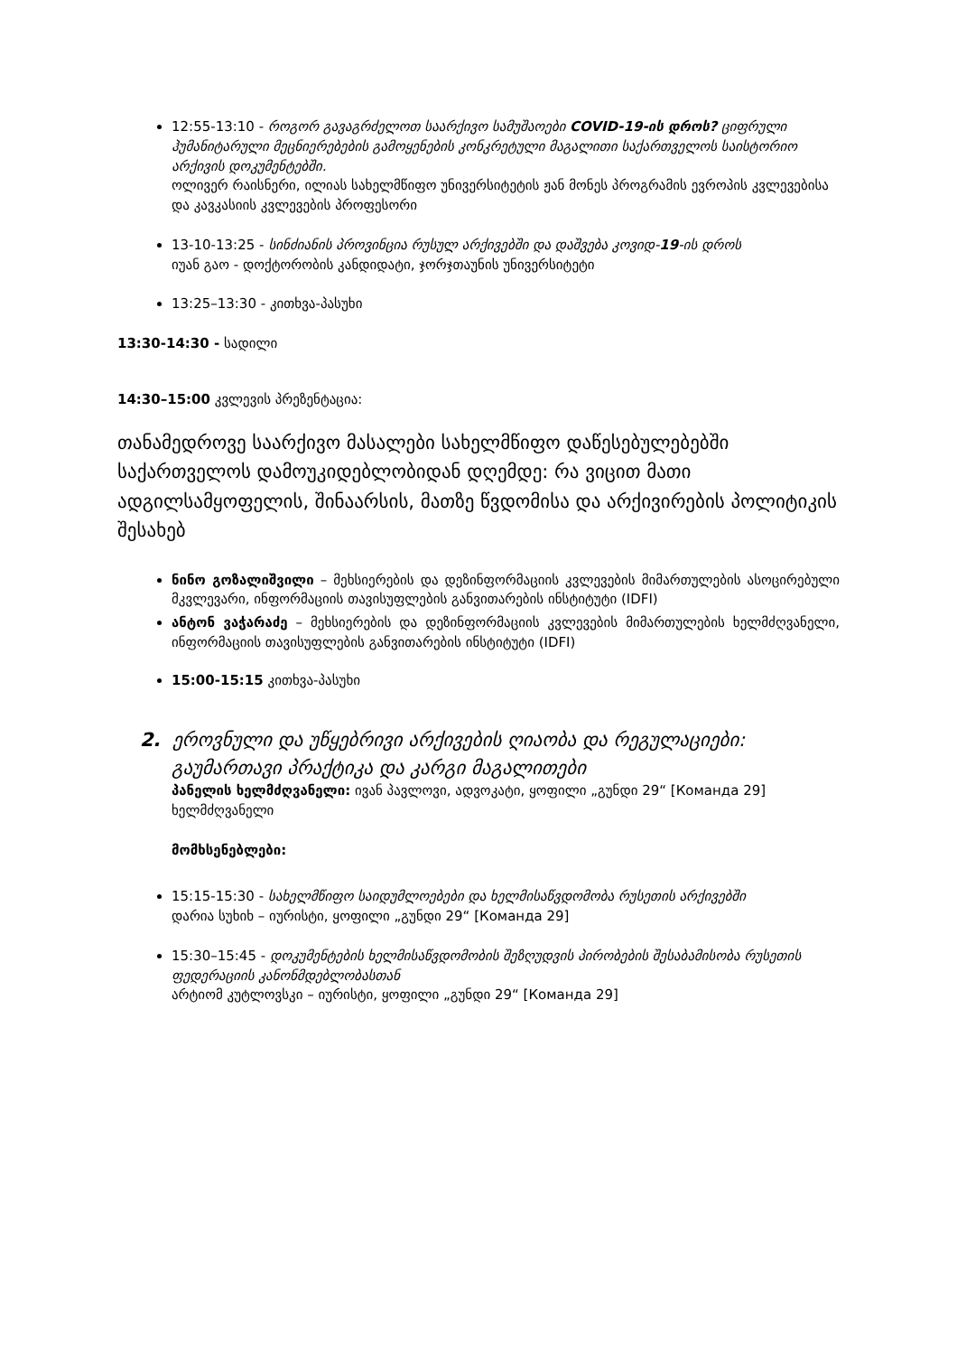12:55-13:10 - როგორ გავაგრძელოთ საარქივო სამუშაოები COVID-19-ის დროს? ციფრული ჰუმანიტარული მეცნიერებების გამოყენების კონკრეტული მაგალითი საქართველოს საისტორიო არქივის დოკუმენტებში.
ოლივერ რაისნერი, ილიას სახელმწიფო უნივერსიტეტის ჟან მონეს პროგრამის ევროპის კვლევებისა და კავკასიის კვლევების პროფესორი
13-10-13:25 - სინძიანის პროვინცია რუსულ არქივებში და დაშვება კოვიდ-19-ის დროს
იუან გაო - დოქტორობის კანდიდატი, ჯორჯთაუნის უნივერსიტეტი
13:25–13:30 - კითხვა-პასუხი
13:30-14:30 - სადილი
14:30–15:00 კვლევის პრეზენტაცია:
თანამედროვე საარქივო მასალები სახელმწიფო დაწესებულებებში საქართველოს დამოუკიდებლობიდან დღემდე: რა ვიცით მათი ადგილსამყოფელის, შინაარსის, მათზე წვდომისა და არქივირების პოლიტიკის შესახებ
ნინო გოზალიშვილი – მეხსიერების და დეზინფორმაციის კვლევების მიმართულების ასოცირებული მკვლევარი, ინფორმაციის თავისუფლების განვითარების ინსტიტუტი (IDFI)
ანტონ ვაჭარაძე – მეხსიერების და დეზინფორმაციის კვლევების მიმართულების ხელმძღვანელი, ინფორმაციის თავისუფლების განვითარების ინსტიტუტი (IDFI)
15:00-15:15 კითხვა-პასუხი
2. ეროვნული და უწყებრივი არქივების ღიაობა და რეგულაციები: გაუმართავი პრაქტიკა და კარგი მაგალითები
პანელის ხელმძღვანელი: ივან პავლოვი, ადვოკატი, ყოფილი „გუნდი 29“ [Команда 29] ხელმძღვანელი
მომხსენებლები:
15:15-15:30 - სახელმწიფო საიდუმლოებები და ხელმისაწვდომობა რუსეთის არქივებში
დარია სუხიხ – იურისტი, ყოფილი „გუნდი 29“ [Команда 29]
15:30–15:45 - დოკუმენტების ხელმისაწვდომობის შეზღუდვის პირობების შესაბამისობა რუსეთის ფედერაციის კანონმდებლობასთან
არტიომ კუტლოვსკი – იურისტი, ყოფილი „გუნდი 29“ [Команда 29]